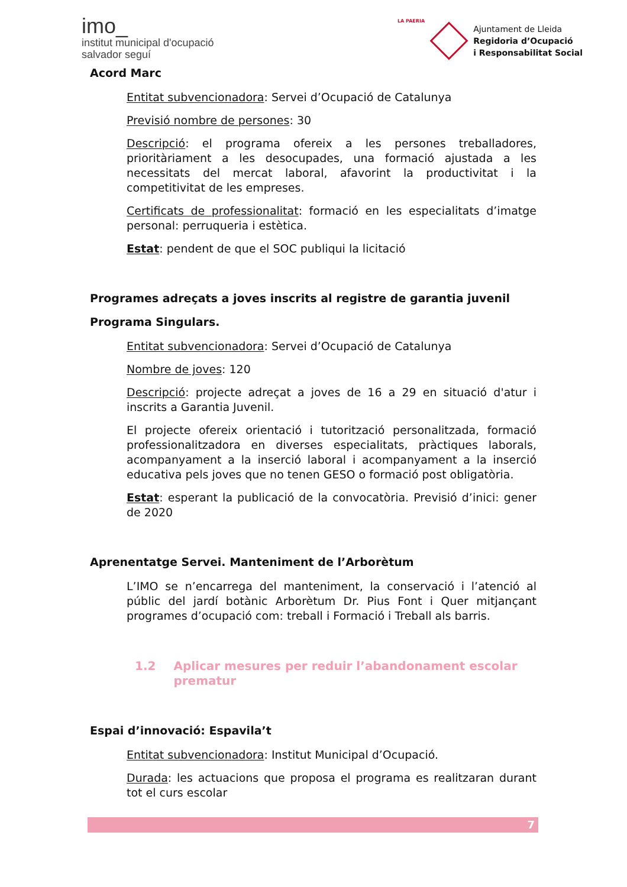imo_
institut municipal d'ocupació
salvador seguí
LA PAERIA
Ajuntament de Lleida
Regidoria d’Ocupació
i Responsabilitat Social
Acord Marc
Entitat subvencionadora: Servei d’Ocupació de Catalunya
Previsió nombre de persones: 30
Descripció: el programa ofereix a les persones treballadores, prioritàriament a les desocupades, una formació ajustada a les necessitats del mercat laboral, afavorint la productivitat i la competitivitat de les empreses.
Certificats de professionalitat: formació en les especialitats d’imatge personal: perruqueria i estètica.
Estat: pendent de que el SOC publiqui la licitació
Programes adreçats a joves inscrits al registre de garantia juvenil
Programa Singulars.
Entitat subvencionadora: Servei d’Ocupació de Catalunya
Nombre de joves: 120
Descripció: projecte adreçat a joves de 16 a 29 en situació d'atur i inscrits a Garantia Juvenil.
El projecte ofereix orientació i tutorització personalitzada, formació professionalitzadora en diverses especialitats, pràctiques laborals, acompanyament a la inserció laboral i acompanyament a la inserció educativa pels joves que no tenen GESO o formació post obligatòria.
Estat: esperant la publicació de la convocatòria. Previsió d’inici: gener de 2020
Aprenentatge Servei. Manteniment de l’Arborètum
L’IMO se n’encarrega del manteniment, la conservació i l’atenció al públic del jardí botànic Arborètum Dr. Pius Font i Quer mitjançant programes d’ocupació com: treball i Formació i Treball als barris.
1.2 Aplicar mesures per reduir l’abandonament escolar prematur
Espai d’innovació: Espavila’t
Entitat subvencionadora: Institut Municipal d’Ocupació.
Durada: les actuacions que proposa el programa es realitzaran durant tot el curs escolar
7